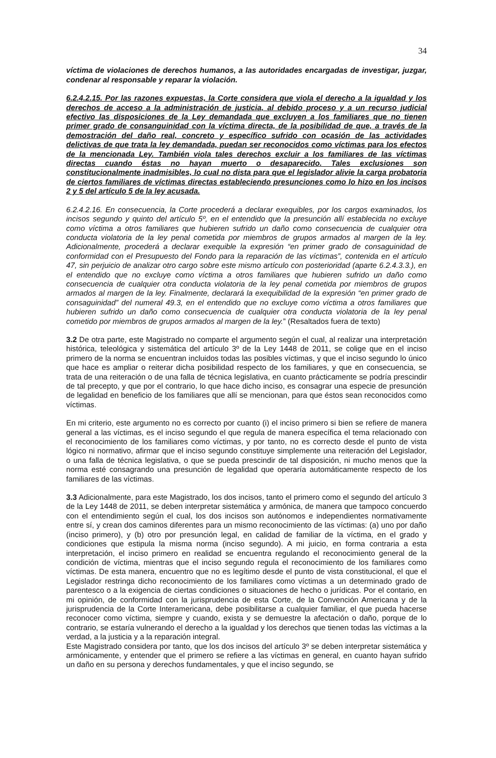34
víctima de violaciones de derechos humanos, a las autoridades encargadas de investigar, juzgar, condenar al responsable y reparar la violación.
6.2.4.2.15. Por las razones expuestas, la Corte considera que viola el derecho a la igualdad y los derechos de acceso a la administración de justicia, al debido proceso y a un recurso judicial efectivo las disposiciones de la Ley demandada que excluyen a los familiares que no tienen primer grado de consanguinidad con la víctima directa, de la posibilidad de que, a través de la demostración del daño real, concreto y específico sufrido con ocasión de las actividades delictivas de que trata la ley demandada, puedan ser reconocidos como víctimas para los efectos de la mencionada Ley. También viola tales derechos excluir a los familiares de las víctimas directas cuando éstas no hayan muerto o desaparecido. Tales exclusiones son constitucionalmente inadmisibles, lo cual no dista para que el legislador alivie la carga probatoria de ciertos familiares de víctimas directas estableciendo presunciones como lo hizo en los incisos 2 y 5 del artículo 5 de la ley acusada.
6.2.4.2.16. En consecuencia, la Corte procederá a declarar exequibles, por los cargos examinados, los incisos segundo y quinto del artículo 5º, en el entendido que la presunción allí establecida no excluye como víctima a otros familiares que hubieren sufrido un daño como consecuencia de cualquier otra conducta violatoria de la ley penal cometida por miembros de grupos armados al margen de la ley. Adicionalmente, procederá a declarar exequible la expresión “en primer grado de consaguinidad de conformidad con el Presupuesto del Fondo para la reparación de las víctimas”, contenida en el artículo 47, sin perjuicio de analizar otro cargo sobre este mismo artículo con posterioridad (aparte 6.2.4.3.3.), en el entendido que no excluye como víctima a otros familiares que hubieren sufrido un daño como consecuencia de cualquier otra conducta violatoria de la ley penal cometida por miembros de grupos armados al margen de la ley. Finalmente, declarará la exequibilidad de la expresión “en primer grado de consaguinidad” del numeral 49.3, en el entendido que no excluye como víctima a otros familiares que hubieren sufrido un daño como consecuencia de cualquier otra conducta violatoria de la ley penal cometido por miembros de grupos armados al margen de la ley.” (Resaltados fuera de texto)
3.2 De otra parte, este Magistrado no comparte el argumento según el cual, al realizar una interpretación histórica, teleológica y sistemática del artículo 3º de la Ley 1448 de 2011, se colige que en el inciso primero de la norma se encuentran incluidos todas las posibles víctimas, y que el inciso segundo lo único que hace es ampliar o reiterar dicha posibilidad respecto de los familiares, y que en consecuencia, se trata de una reiteración o de una falla de técnica legislativa, en cuanto prácticamente se podría prescindir de tal precepto, y que por el contrario, lo que hace dicho inciso, es consagrar una especie de presunción de legalidad en beneficio de los familiares que allí se mencionan, para que éstos sean reconocidos como víctimas.
En mi criterio, este argumento no es correcto por cuanto (i) el inciso primero si bien se refiere de manera general a las víctimas, es el inciso segundo el que regula de manera específica el tema relacionado con el reconocimiento de los familiares como víctimas, y por tanto, no es correcto desde el punto de vista lógico ni normativo, afirmar que el inciso segundo constituye simplemente una reiteración del Legislador, o una falla de técnica legislativa, o que se pueda prescindir de tal disposición, ni mucho menos que la norma esté consagrando una presunción de legalidad que operaría automáticamente respecto de los familiares de las víctimas.
3.3 Adicionalmente, para este Magistrado, los dos incisos, tanto el primero como el segundo del artículo 3 de la Ley 1448 de 2011, se deben interpretar sistemática y armónica, de manera que tampoco concuerdo con el entendimiento según el cual, los dos incisos son autónomos e independientes normativamente entre sí, y crean dos caminos diferentes para un mismo reconocimiento de las víctimas: (a) uno por daño (inciso primero), y (b) otro por presunción legal, en calidad de familiar de la víctima, en el grado y condiciones que estipula la misma norma (inciso segundo). A mi juicio, en forma contraria a esta interpretación, el inciso primero en realidad se encuentra regulando el reconocimiento general de la condición de víctima, mientras que el inciso segundo regula el reconocimiento de los familiares como víctimas. De esta manera, encuentro que no es legítimo desde el punto de vista constitucional, el que el Legislador restringa dicho reconocimiento de los familiares como víctimas a un determinado grado de parentesco o a la exigencia de ciertas condiciones o situaciones de hecho o jurídicas. Por el contario, en mi opinión, de conformidad con la jurisprudencia de esta Corte, de la Convención Americana y de la jurisprudencia de la Corte Interamericana, debe posibilitarse a cualquier familiar, el que pueda hacerse reconocer como víctima, siempre y cuando, exista y se demuestre la afectación o daño, porque de lo contrario, se estaría vulnerando el derecho a la igualdad y los derechos que tienen todas las víctimas a la verdad, a la justicia y a la reparación integral.
Este Magistrado considera por tanto, que los dos incisos del artículo 3º se deben interpretar sistemática y armónicamente, y entender que el primero se refiere a las víctimas en general, en cuanto hayan sufrido un daño en su persona y derechos fundamentales, y que el inciso segundo, se